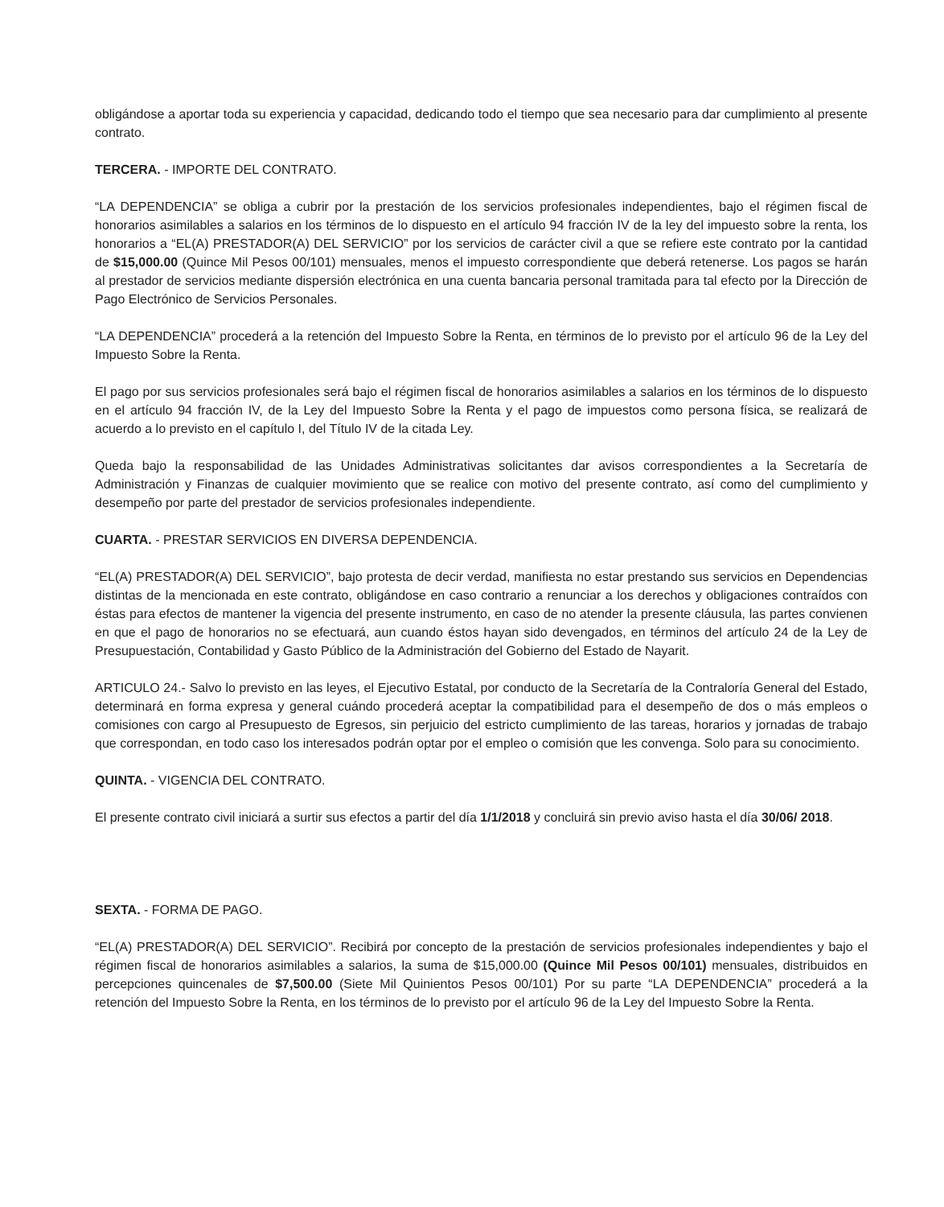obligándose a aportar toda su experiencia y capacidad, dedicando todo el tiempo que sea necesario para dar cumplimiento al presente contrato.
TERCERA. - IMPORTE DEL CONTRATO.
“LA DEPENDENCIA” se obliga a cubrir por la prestación de los servicios profesionales independientes, bajo el régimen fiscal de honorarios asimilables a salarios en los términos de lo dispuesto en el artículo 94 fracción IV de la ley del impuesto sobre la renta, los honorarios a “EL(A) PRESTADOR(A) DEL SERVICIO” por los servicios de carácter civil a que se refiere este contrato por la cantidad de $15,000.00 (Quince Mil Pesos 00/101) mensuales, menos el impuesto correspondiente que deberá retenerse. Los pagos se harán al prestador de servicios mediante dispersión electrónica en una cuenta bancaria personal tramitada para tal efecto por la Dirección de Pago Electrónico de Servicios Personales.
“LA DEPENDENCIA” procederá a la retención del Impuesto Sobre la Renta, en términos de lo previsto por el artículo 96 de la Ley del Impuesto Sobre la Renta.
El pago por sus servicios profesionales será bajo el régimen fiscal de honorarios asimilables a salarios en los términos de lo dispuesto en el artículo 94 fracción IV, de la Ley del Impuesto Sobre la Renta y el pago de impuestos como persona física, se realizará de acuerdo a lo previsto en el capítulo I, del Título IV de la citada Ley.
Queda bajo la responsabilidad de las Unidades Administrativas solicitantes dar avisos correspondientes a la Secretaría de Administración y Finanzas de cualquier movimiento que se realice con motivo del presente contrato, así como del cumplimiento y desempeño por parte del prestador de servicios profesionales independiente.
CUARTA. - PRESTAR SERVICIOS EN DIVERSA DEPENDENCIA.
“EL(A) PRESTADOR(A) DEL SERVICIO”, bajo protesta de decir verdad, manifiesta no estar prestando sus servicios en Dependencias distintas de la mencionada en este contrato, obligándose en caso contrario a renunciar a los derechos y obligaciones contraídos con éstas para efectos de mantener la vigencia del presente instrumento, en caso de no atender la presente cláusula, las partes convienen en que el pago de honorarios no se efectuará, aun cuando éstos hayan sido devengados, en términos del artículo 24 de la Ley de Presupuestación, Contabilidad y Gasto Público de la Administración del Gobierno del Estado de Nayarit.
ARTICULO 24.- Salvo lo previsto en las leyes, el Ejecutivo Estatal, por conducto de la Secretaría de la Contraloría General del Estado, determinará en forma expresa y general cuándo procederá aceptar la compatibilidad para el desempeño de dos o más empleos o comisiones con cargo al Presupuesto de Egresos, sin perjuicio del estricto cumplimiento de las tareas, horarios y jornadas de trabajo que correspondan, en todo caso los interesados podrán optar por el empleo o comisión que les convenga. Solo para su conocimiento.
QUINTA. - VIGENCIA DEL CONTRATO.
El presente contrato civil iniciará a surtir sus efectos a partir del día 1/1/2018 y concluirá sin previo aviso hasta el día 30/06/ 2018.
SEXTA. - FORMA DE PAGO.
“EL(A) PRESTADOR(A) DEL SERVICIO”. Recibirá por concepto de la prestación de servicios profesionales independientes y bajo el régimen fiscal de honorarios asimilables a salarios, la suma de $15,000.00 (Quince Mil Pesos 00/101) mensuales, distribuidos en percepciones quincenales de $7,500.00 (Siete Mil Quinientos Pesos 00/101) Por su parte “LA DEPENDENCIA” procederá a la retención del Impuesto Sobre la Renta, en los términos de lo previsto por el artículo 96 de la Ley del Impuesto Sobre la Renta.